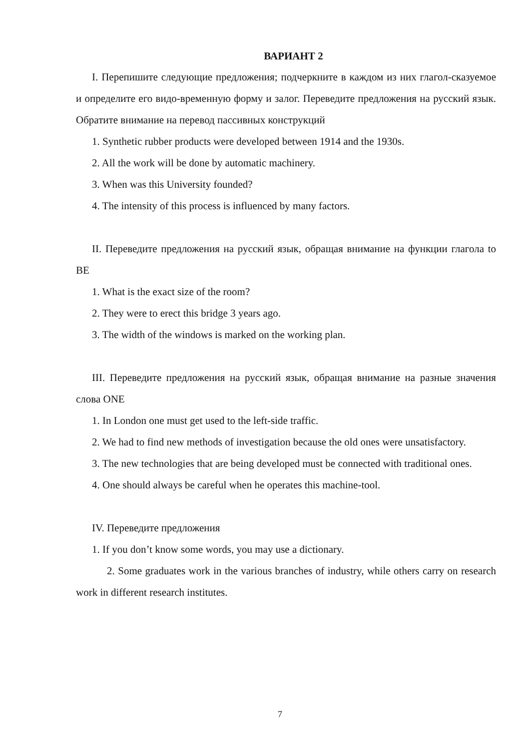ВАРИАНТ 2
I. Перепишите следующие предложения; подчеркните в каждом из них глагол-сказуемое и определите его видо-временную форму и залог. Переведите предложения на русский язык. Обратите внимание на перевод пассивных конструкций
1. Synthetic rubber products were developed between 1914 and the 1930s.
2. All the work will be done by automatic machinery.
3. When was this University founded?
4. The intensity of this process is influenced by many factors.
II. Переведите предложения на русский язык, обращая внимание на функции глагола to BE
1. What is the exact size of the room?
2. They were to erect this bridge 3 years ago.
3. The width of the windows is marked on the working plan.
III. Переведите предложения на русский язык, обращая внимание на разные значения слова ONE
1. In London one must get used to the left-side traffic.
2. We had to find new methods of investigation because the old ones were unsatisfactory.
3. The new technologies that are being developed must be connected with traditional ones.
4. One should always be careful when he operates this machine-tool.
IV. Переведите предложения
1. If you don’t know some words, you may use a dictionary.
2. Some graduates work in the various branches of industry, while others carry on research work in different research institutes.
7